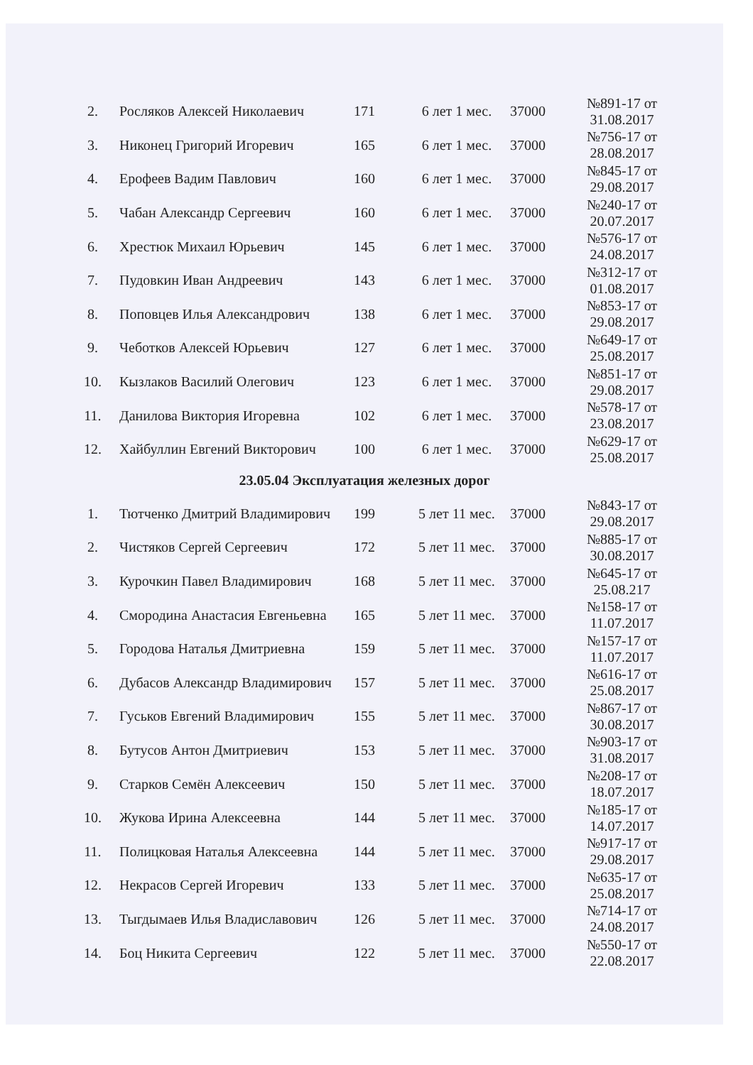| 2. | Росляков Алексей Николаевич | 171 | 6 лет 1 мес. | 37000 | №891-17 от 31.08.2017 |
| 3. | Никонец Григорий Игоревич | 165 | 6 лет 1 мес. | 37000 | №756-17 от 28.08.2017 |
| 4. | Ерофеев Вадим Павлович | 160 | 6 лет 1 мес. | 37000 | №845-17 от 29.08.2017 |
| 5. | Чабан Александр Сергеевич | 160 | 6 лет 1 мес. | 37000 | №240-17 от 20.07.2017 |
| 6. | Хрестюк Михаил Юрьевич | 145 | 6 лет 1 мес. | 37000 | №576-17 от 24.08.2017 |
| 7. | Пудовкин Иван Андреевич | 143 | 6 лет 1 мес. | 37000 | №312-17 от 01.08.2017 |
| 8. | Поповцев Илья Александрович | 138 | 6 лет 1 мес. | 37000 | №853-17 от 29.08.2017 |
| 9. | Чеботков Алексей Юрьевич | 127 | 6 лет 1 мес. | 37000 | №649-17 от 25.08.2017 |
| 10. | Кызлаков Василий Олегович | 123 | 6 лет 1 мес. | 37000 | №851-17 от 29.08.2017 |
| 11. | Данилова Виктория Игоревна | 102 | 6 лет 1 мес. | 37000 | №578-17 от 23.08.2017 |
| 12. | Хайбуллин Евгений Викторович | 100 | 6 лет 1 мес. | 37000 | №629-17 от 25.08.2017 |
23.05.04 Эксплуатация железных дорог
| 1. | Тютченко Дмитрий Владимирович | 199 | 5 лет 11 мес. | 37000 | №843-17 от 29.08.2017 |
| 2. | Чистяков Сергей Сергеевич | 172 | 5 лет 11 мес. | 37000 | №885-17 от 30.08.2017 |
| 3. | Курочкин Павел Владимирович | 168 | 5 лет 11 мес. | 37000 | №645-17 от 25.08.217 |
| 4. | Смородина Анастасия Евгеньевна | 165 | 5 лет 11 мес. | 37000 | №158-17 от 11.07.2017 |
| 5. | Городова Наталья Дмитриевна | 159 | 5 лет 11 мес. | 37000 | №157-17 от 11.07.2017 |
| 6. | Дубасов Александр Владимирович | 157 | 5 лет 11 мес. | 37000 | №616-17 от 25.08.2017 |
| 7. | Гуськов Евгений Владимирович | 155 | 5 лет 11 мес. | 37000 | №867-17 от 30.08.2017 |
| 8. | Бутусов Антон Дмитриевич | 153 | 5 лет 11 мес. | 37000 | №903-17 от 31.08.2017 |
| 9. | Старков Семён Алексеевич | 150 | 5 лет 11 мес. | 37000 | №208-17 от 18.07.2017 |
| 10. | Жукова Ирина Алексеевна | 144 | 5 лет 11 мес. | 37000 | №185-17 от 14.07.2017 |
| 11. | Полицковая Наталья Алексеевна | 144 | 5 лет 11 мес. | 37000 | №917-17 от 29.08.2017 |
| 12. | Некрасов Сергей Игоревич | 133 | 5 лет 11 мес. | 37000 | №635-17 от 25.08.2017 |
| 13. | Тыгдымаев Илья Владиславович | 126 | 5 лет 11 мес. | 37000 | №714-17 от 24.08.2017 |
| 14. | Боц Никита Сергеевич | 122 | 5 лет 11 мес. | 37000 | №550-17 от 22.08.2017 |